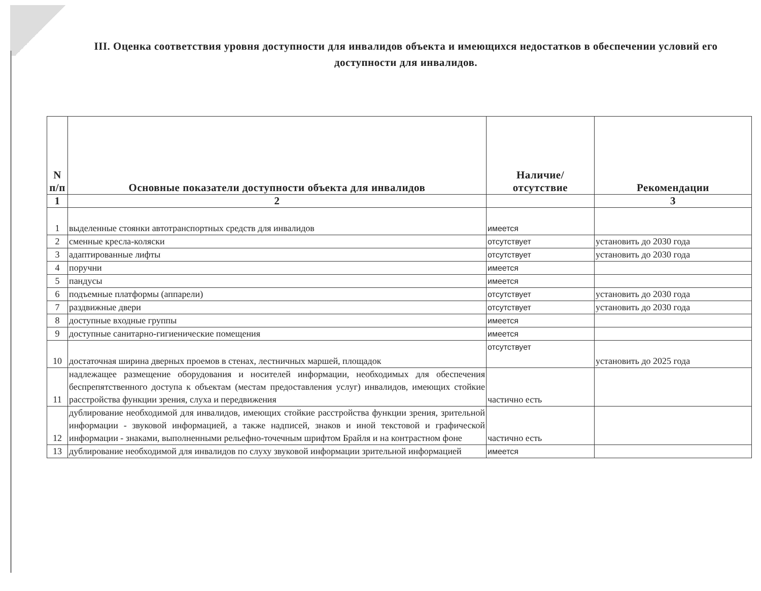III. Оценка соответствия уровня доступности для инвалидов объекта и имеющихся недостатков в обеспечении условий его доступности для инвалидов.
| N п/п | Основные показатели доступности объекта для инвалидов | Наличие/ отсутствие | Рекомендации |
| --- | --- | --- | --- |
| 1 | 2 | | 3 |
| 1 | выделенные стоянки автотранспортных средств для инвалидов | имеется | |
| 2 | сменные кресла-коляски | отсутствует | установить до 2030 года |
| 3 | адаптированные лифты | отсутствует | установить до 2030 года |
| 4 | поручни | имеется | |
| 5 | пандусы | имеется | |
| 6 | подъемные платформы (аппарели) | отсутствует | установить до 2030 года |
| 7 | раздвижные двери | отсутствует | установить до 2030 года |
| 8 | доступные входные группы | имеется | |
| 9 | доступные санитарно-гигиенические помещения | имеется | |
| 10 | достаточная ширина дверных проемов в стенах, лестничных маршей, площадок | отсутствует | установить до 2025 года |
| 11 | надлежащее размещение оборудования и носителей информации, необходимых для обеспечения беспрепятственного доступа к объектам (местам предоставления услуг) инвалидов, имеющих стойкие расстройства функции зрения, слуха и передвижения | частично есть | |
| 12 | дублирование необходимой для инвалидов, имеющих стойкие расстройства функции зрения, зрительной информации - звуковой информацией, а также надписей, знаков и иной текстовой и графической информации - знаками, выполненными рельефно-точечным шрифтом Брайля и на контрастном фоне | частично есть | |
| 13 | дублирование необходимой для инвалидов по слуху звуковой информации зрительной информацией | имеется | |